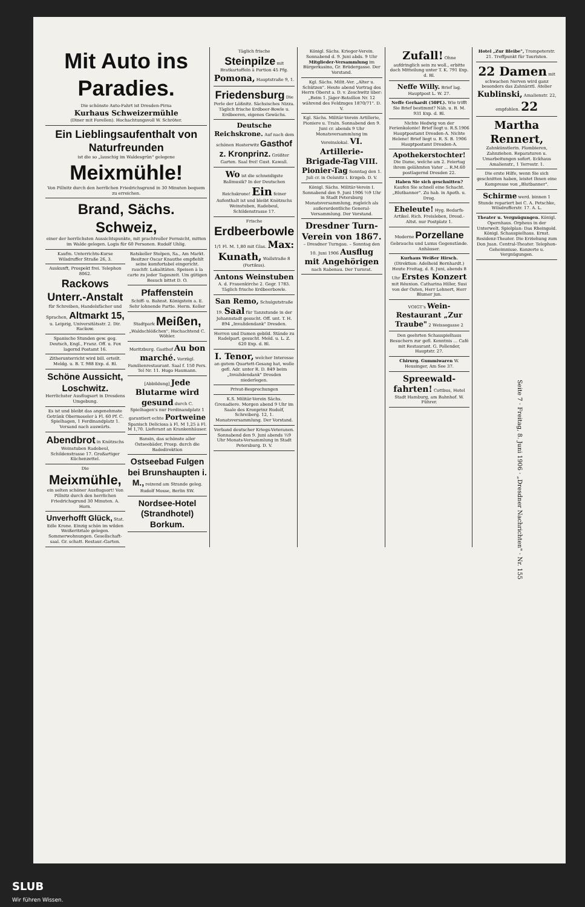Mit Auto ins Paradies.
Die schönste Auto-Fahrt ist Dresden-Pirna
Kurhaus Schweizermühle
(Diner mit Forellen). Hochachtungsvoll W. Schröter.
Ein Lieblingsaufenthalt von Naturfreunden
ist die so „lauschig im Waldesgrün" gelegene
Meixmühle!
Von Pillnitz durch den herrlichen Friedrichsgrund in 30 Minuten bequem zu erreichen.
Brand, Sächs. Schweiz,
einer der herrlichsten Aussichtspunkte, mit prachtvoller Fernsicht, mitten im Walde gelegen. Logis für 60 Personen. Rudolf Uhlig.
Kaufm. Unterrichts-Kurse Wilsdruffer Straße 26, 3.
Auskunft, Prospekt frei. Telephon 8062.
Rackows Unterr.-Anstalt
für Schreiben, Handelsfächer und Sprachen, Altmarkt 15, u. Leipzig, Universitätsstr. 2. Dir. Rackow.
Spanische Stunden gew. geg. Deutsch, Engl., Franz. Off. u. Fox lagernd Postamt 16.
Zitherunterricht wird bill. erteilt. Meldg. u. B. T. 988 Exp. d. Bl.
Schöne Aussicht, Loschwitz.
Herrlichster Ausflugsort in Dresdens Umgebung.
Es ist und bleibt das angenehmste Getränk Obermoseler à Fl. 60 Pf. C. Spielhagen, 1 Ferdinandplatz 1. Versand nach auswärts.
Abendbrot in Knötzschs Weinstuben Radebeul, Schildenstrasse 17. Großartiger Küchenzettel.
Die Meixmühle, ein selten schöner Ausflugsort! Von Pillnitz durch den herrlichen Friedrichsgrund 30 Minuten. A. Horn.
Unverhofft Glück, Stat. Edle Krone. Einzig schön im wilden Weißeritztale gelegen. Sommerwohnungen. Gesellschaft-saal. Gr. schatt. Restaur.-Garten.
Ratskeller Stolpen, Sa., Am Markt. Besitzer Oscar Knauthe empfiehlt seine komfortabel eingericht. rauchfr. Lokalitäten. Speisen à la carte zu jeder Tageszeit. Um gütigen Besuch bittet D. O.
Pfaffenstein
Schiff- u. Bahnst. Königstein a. E. Sehr lohnende Partie. Herm. Keller
Stadtpark Meißen, „Waldschlößchen". Hochachtend C. Wöhler.
Moritzburg. Gasthof Au bon marché. Vorzügl. Familienrestaurant. Saal f. 150 Pers. Tel Nr. 11. Hugo Haumann.
[Abbildung] Jede Blutarme wird gesund durch C. Spielhagen's nur Ferdinandplatz 1 garantiert echte Portweine Spanisch Deliciosa à Fl. M 1,25 à Fl. M 1,70. Lieferant an Krankenhäuser.
Bansin, das schönste aller Ostseebäder, Prosp. durch die Badedirektion
Ostseebad Fulgen bei Brunshaupten i. M., reizend am Strande geleg. Rudolf Mosse, Berlin SW.
Nordsee-Hotel (Strandhotel) Borkum.
Täglich frische Steinpilze mit Bratkartoffeln à Portion 45 Pfg. Pomona, Hauptstraße 9, 1.
Friedensburg Die Perle der Lößnitz. Sächsisches Nizza. Täglich frische Erdbeer-Bowle u. Erdbeeren, eigenes Gewächs.
Deutsche Reichskrone. Auf nach dem schönen Hosterwitz Gasthof z. Kronprinz. Größter Garten. Saal frei! Gust. Kawall.
Wo ist die schneidigste Ballmusik? In der Deutschen Reichskrone! Ein feiner Aufenthalt ist und bleibt Knötzschs Weinstuben, Radebeul, Schildenstrasse 17.
Frische Erdbeerbowle 1/1 Fl. M. 1,80 mit Glas. Max: Kunath, Wallstraße 8 (Portikus).
Antons Weinstuben A. d. Frauenkirche 2. Gegr. 1783. Täglich frische Erdbeerbowle.
San Remo, Schulgutstraße 19. Saal für Tanzstunde in der Johannstadt gesucht. Off. unt. T. H. 894 „Invalidendank" Dresden.
Herren und Damen gebild. Stände zu Radelpart. gesucht. Meld. u. L. Z. 620 Exp. d. Bl.
I. Tenor, welcher Interesse an gutem Quartett-Gesang hat, wolle gefl. Adr. unter R. D. 849 beim „Invalidendank" Dresden niederlegen.
Privat-Besprechungen
K.S. Militär-Verein Sächs. Grenadiere. Morgen abend 9 Uhr im Saale des Kronprinz Rudolf, Schreiberg. 12, 1. Monatsversammlung. Der Vorstand.
Verband deutscher Kriegs-Veteranen. Sonnabend den 9. Juni abends ½9 Uhr Monats-Versammlung in Stadt Petersburg. D. V.
Königl. Sächs. Krieger-Verein. Sonnabend d. 9. Juni abds. 9 Uhr Mitglieder-Versammlung im Bürgerkasino, Gr. Brüdergasse. Der Vorstand.
Kgl. Sächs. Milit.-Ver. „Alter u. Schützen". Heute abend Vortrag des Herrn Oberst a. D. v. Zeschwitz über: „Beim 1. Jäger-Bataillon Nr. 12 während des Feldzuges 1870/71". D. V.
Kgl. Sächs. Militär-Verein Artillerie, Pioniere u. Train. Sonnabend den 9. Juni cr. abends 9 Uhr Monatsversammlung im Vereinslokal. VI. Artillerie-Brigade-Tag VIII. Pionier-Tag Sonntag den 1. Juli cr. in Oelsnitz i. Erzgeb. D. V.
Königl. Sächs. Militär-Verein I. Sonnabend den 9. Juni 1906 ½9 Uhr in Stadt Petersburg Monatsversammlung, zugleich als außerordentliche General-Versammlung. Der Vorstand.
Dresdner Turn-Verein von 1867. – Dresdner Turngau. – Sonntag den 10. Juni 1906 Ausflug mit Angehörigen nach Rabenau. Der Turnrat.
Zufall! Ohne aufdringlich sein zu woll., erbitte doch Mitteilung unter T. K. 791 Exp. d. Bl.
Neffe Willy. Brief lag. Hauptpost L. W. 27.
Neffe Gerhardt (50Pf.). Wie trifft Sie Brief bestimmt? Näh. u. B. M. 931 Exp. d. Bl.
Nichte Hedwig von der Ferienkolonie! Brief liegt u. R.S.1906 Hauptpostamt Dresden-A. Nichte Helene! Brief liegt u. R. S. B. 1906 Hauptpostamt Dresden-A.
Apothekerstochter! Die Dame, welche am 2. Feiertag ihrem gelähmten Vater ... R.M.60 postlagernd Dresden 22.
Haben Sie sich geschnitten? Kaufen Sie schnell eine Schacht. „Blutbanner". Zu hab. in Apoth. u. Drog.
Eheleute! Hyg. Bedarfs-Artikel. Rich. Freisleben, Dresd.-Altst. nur Postplatz 1.
Moderne Porzellane Gebrauchs und Luxus Gegenstände. Anhäuser.
Kurhaus Weißer Hirsch. (Direktion: Adelheid Bernhardt.) Heute Freitag, d. 8. Juni, abends 8 Uhr Erstes Konzert mit Réunion. Catharina Hiller, Susi von der Osten, Herr Lehnert, Herr Blumer jun.
VOIGT's Wein-Restaurant „Zur Traube" 2 Weissegasse 2
Den geehrten Schauspielhaus Besuchern zur gefl. Kenntnis ... Café mit Restaurant. G. Pollender, Hauptstr. 27.
Chirurg. Gummiwaren W. Heusinger, Am See 37.
Spreewald-fahrten! Cottbus, Hotel Stadt Hamburg, am Bahnhof. W. Führer.
Hotel „Zur Bleibe", Trompeterstr. 21. Treffpunkt für Touristen.
22 Damen mit schwachen Nerven wird ganz besonders das Zahnärztl. Atelier Kublinski, Amalienstr. 22, empfohlen. 22
Martha Rennert, Zahnkünstlerin. Plombieren, Zahnziehen. Reparaturen u. Umarbeitungen sofort. Eckhaus Amalienstr., 1 Terrestr. 1.
Die erste Hilfe, wenn Sie sich geschnitten haben, leistet Ihnen eine Kompresse von „Blutbanner".
Schirme werd. binnen 1 Stunde repariert bei C. A. Petschke, Wilsdrufferstr. 17. A. L.
Theater u. Vergnügungen. Königl. Opernhaus. Orpheus in der Unterwelt. Spielplan: Das Rheingold. Königl. Schauspielhaus. Ernst. Residenz-Theater. Die Erziehung zum Don Juan. Central-Theater. Telephon-Geheimnisse. Konzerte u. Vergnügungen.
Seite 7 · Freitag, 8. Juni 1906 · „Dresdner Nachrichten" · Nr. 155
SLUB
Wir führen Wissen.